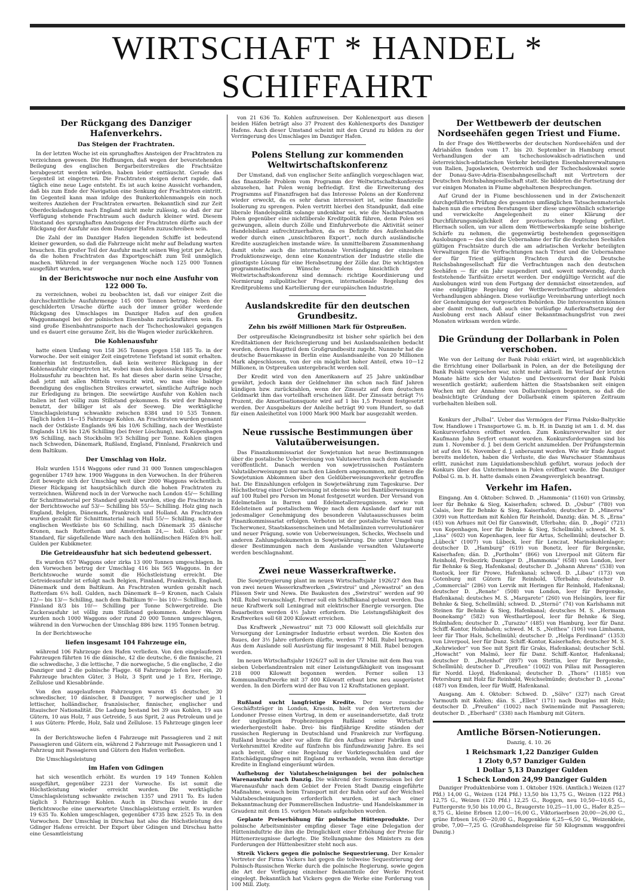WIRTSCHAFT * HANDEL * SCHIFFAHRT
Der Rückgang des Danziger Hafenverkehrs.
Das Steigen der Frachtraten.
In der letzten Woche ist ein sprunghaftes Ansteigen der Frachtraten zu verzeichnen gewesen. Die Hoffnungen, daß wegen der bevorstehenden Beilegung des englischen Bergarbeiterstreikes die Frachtsätze herabgesetzt werden würden, haben leider enttäuscht. Gerade das Gegenteil ist eingetreten. Die Frachtraten steigen derart rapide, daß täglich eine neue Lage entsteht. Es ist auch keine Aussicht vorhanden, daß bis zum Ende der Navigation eine Senkung der Frachtraten eintritt. Im Gegenteil kann man infolge des Bunkerkohlenmangels ein noch weiteres Anziehen der Frachtraten erwarten. Bekanntlich sind zur Zeit Oberdecksladungen nach England nicht mehr zulässig, so daß der zur Verfügung stehende Frachtraum auch dadurch kleiner wird. Diesem Umstand des sprunghaften Ansteigens der Frachtraten dürfte auch der Rückgang der Ausfuhr aus dem Danziger Hafen zuzuschreiben sein.
Die Zahl der im Danziger Hafen liegenden Schiffe ist bedeutend kleiner geworden, so daß die Fahrzeuge nicht mehr auf Beladung warten brauchen. Ein großer Teil der Ausfuhr macht seinen Weg jetzt per Achse, da die hohen Frachtraten das Exportgeschäft zum Teil unmöglich machen. Während in der vergangenen Woche noch 125 000 Tonnen ausgeführt wurden, war
in der Berichtswoche nur noch eine Ausfuhr von 122 000 To.
zu verzeichnen, wobei zu beobachten ist, daß vor einiger Zeit die durchschnittliche Ausfuhrmenge 145 000 Tonnen betrug. Neben der geschilderten Ursache dürfte auch der immer größer werdende Rückgang des Umschlages im Danziger Hafen auf den großen Waggonmangel bei der polnischen Eisenbahn zurückzuführen sein. Es sind große Eisenbahntransporte nach der Tschechoslowakei gegangen und es dauert eine geraume Zeit, bis die Wagen wieder zurückkehren.
Die Kohlenausfuhr
hatte einen Umfang von 158 365 Tonnen gegen 158 185 To. in der Vorwoche. Der seit einiger Zeit eingetretene Tiefstand ist somit erhalten. Immerhin ist festzustellen, daß kein weiterer Rückgang in der Kohlenausfuhr eingetreten ist, wobei man den kolossalen Rückgang der Holzausfuhr zu beachten hat. Es hat dieses aber darin seine Ursache, daß jetzt mit allen Mitteln versucht wird, wo man eine baldige Beendigung des englischen Streikes erwartet, sämtliche Aufträge noch zur Erledigung zu bringen. Die seewärtige Ausfuhr von Kohlen nach Italien ist fast völlig zum Stillstand gekommen. Es wird der Bahnweg benutzt, der billiger ist als der Seeweg. Die werktägliche Umschlagsleistung schwankte zwischen 8384 und 10 535 Tonnen. Täglich luden 14—15 Fahrzeuge Kohlen. An Frachtraten wurden genannt nach der Ostküste Englands 9/6 bis 10/6 Schilling, nach der Westküste Englands 11/6 bis 12/6 Schilling (bei freier Löschung), nach Kopenhagen 9/6 Schilling, nach Stockholm 9/3 Schilling per Tonne. Kohlen gingen nach Schweden, Dänemark, Rußland, England, Finnland, Frankreich und dem Baltikum.
Der Umschlag von Holz.
Holz wurden 1514 Waggons oder rund 31 000 Tonnen umgeschlagen gegenüber 1749 bzw. 1900 Waggons in den Vorwochen. In der früheren Zeit bewegte sich der Umschlag weit über 2000 Waggons wöchentlich. Dieser Rückgang ist hauptsächlich durch die hohen Frachtraten zu verzeichnen. Während noch in der Vorwoche nach London 45/— Schilling für Schnittmaterial per Standard gezahlt wurden, stieg die Frachtrate in der Berichtswoche auf 53/— Schilling bis 55/— Schilling. Holz ging nach England, Belgien, Dänemark, Frankreich und Holland. An Frachtraten wurden gezahlt für Schnittmaterial nach Hull 55/— Schilling, nach der englischen Westküste bis 60 Schilling, nach Dänemark 35 dänische Kronen, nach Rotterdam und Amsterdam 24,— holl. Gulden per Standard, für sägefallende Ware nach den holländischen Häfen 8¾ holl. Gulden per Kubikmeter.
Die Getreideausfuhr hat sich bedeutend gebessert.
Es wurden 657 Waggons oder zirka 13 000 Tonnen umgeschlagen. In den Vorwochen betrug der Umschlag 416 bis 565 Waggons. In der Berichtswoche wurde somit die Höchstleistung erreicht. Die Getreideausfuhr ist erfolgt nach Belgien, Finnland, Frankreich, England, Dänemark und dem Baltikum. An Frachtraten wurden gezahlt nach Rotterdam 6¼ holl. Gulden, nach Dänemark 8—9 Kronen, nach Calais 12/— bis 13/— Schilling, nach dem Baltikum 9/— bis 10/— Schilling, nach Finnland 8/3 bis 10/— Schilling per Tonne Schwergetreide. Die Zuckerausfuhr ist völlig zum Stillstand gekommen. Andere Waren wurden noch 1000 Waggons oder rund 20 000 Tonnen umgeschlagen, während in den Vorwochen der Umschlag 886 bzw. 1195 Tonnen betrug.
In der Berichtswoche
liefen insgesamt 104 Fahrzeuge ein,
während 106 Fahrzeuge den Hafen verließen. Von den eingelaufenen Fahrzeugen führten 16 die dänische, 42 die deutsche, 6 die finnische, 21 die schwedische, 3 die lettische, 7 die norwegische, 5 die englische, 2 die Danziger und 2 die polnische Flagge. 68 Fahrzeuge liefen leer ein, 20 Fahrzeuge brachten Güter, 3 Holz, 3 Sprit und je 1 Erz, Heringe, Zellulose und Kiesabbrände.
Von den ausgelaufenen Fahrzeugen waren 45 deutscher, 30 schwedischer, 10 dänischer, 8 Danziger, 7 norwegischer und je 1 lettischer, holländischer, französischer, finnischer, englischer und litauischer Nationalität. Die Ladung bestand bei 39 aus Kohlen, 19 aus Gütern, 10 aus Holz, 7 aus Getreide, 5 aus Sprit, 2 aus Petroleum und je 1 aus Gütern: Pferde, Holz, Salz und Zellulose. 15 Fahrzeuge gingen leer aus.
In der Berichtswoche liefen 4 Fahrzeuge mit Passagieren und 2 mit Passagieren und Gütern ein, während 2 Fahrzeuge mit Passagieren und 1 Fahrzeug mit Passagieren und Gütern den Hafen verließen.
Die Umschlagsleistung
im Hafen von Gdingen
hat sich wesentlich erhöht. Es wurden 19 149 Tonnen Kohlen ausgeführt, gegenüber 2231 der Vorwoche. Es ist somit die Höchstleistung wieder erreicht worden. Die werktägliche Umschlagsleistung schwankte zwischen 1357 und 2911 To. Es luden täglich 3 Fahrzeuge Kohlen. Auch in Dirschau wurde in der Berichtswoche eine unerwartete Umschlagsleistung erzielt. Es wurden 19 635 To. Kohlen umgeschlagen, gegenüber 4735 bzw. 2525 To. in den Vorwochen. Der Umschlag in Dirschau hat also die Höchstleistung des Gdinger Hafens erreicht. Der Export über Gdingen und Dirschau hatte eine Gesamtleistung
von 21 636 To. Kohlen aufzuweisen. Der Kohlenexport aus diesen beiden Häfen beträgt also 37 Prozent des Kohlenexports des Danziger Hafens. Auch dieser Umstand scheint mit den Grund zu bilden zu der Verringerung des Umschlages im Danziger Hafen.
Polens Stellung zur kommenden Weltwirtschaftskonferenz
Der Umstand, daß von englischer Seite anfänglich vorgeschlagen war, das finanzielle Problem vom Programm der Weltwirtschaftskonferenz abzusehen, hat Polen wenig befriedigt. Erst die Erweiterung des Programms auf Finanzfragen hat das Interesse Polens an der Konferenz wieder erweckt, da es sehr daran interessiert ist, seine finanzielle Isolierung zu sprengen. Polen vertritt hierbei den Standpunkt, daß eine liberale Handelspolitik solange undenkbar sei, wie die Nachbarstaaten Polen gegenüber eine nichtliberale Kreditpolitik führen, denn Polen sei gezwungen, allein durch Zölle und Einfuhrverbote die Aktivität seiner Handelsbilanz aufrechtzuerhalten, da es Defizite des Außenhandels weder durch einen „unsichtbaren Export“, noch durch ausländische Kredite auszugleichen imstande wäre. In unmittelbarem Zusammenhang damit stehe auch die internationale Verständigung der einzelnen Produktionszweige, denn eine Konzentration der Industrie stelle die günstigste Lösung für eine Herabsetzung der Zölle dar. Die wichtigsten programmatischen Wünsche Polens hinsichtlich der Weltwirtschaftskonferenz sind demnach: richtige Koordinierung und Normierung zollpolitischer Fragen, internationale Regelung des Kreditproblems und Kartellierung der europäischen Industrie.
Auslandskredite für den deutschen Grundbesitz.
Zehn bis zwölf Millionen Mark für Ostpreußen.
Der ostpreußische Kleingrundbesitz ist bisher sehr spärlich bei den Kreditaktionen der Reichsregierung und bei Auslandsanleihen bedacht worden, deren Hauptteil dem Großgrundbesitz zugeht. Nunmehr hat die deutsche Bauernkasse in Berlin eine Auslandsanleihe von 20 Millionen Mark abgeschlossen, von der ein möglichst hoher Anteil, etwa 10—12 Millionen, in Ostpreußen untergebracht werden soll.
Der Kredit wird von den Amerikanern auf 25 Jahre unkündbar gewährt, jedoch kann der Geldnehmer ihn schon nach fünf Jahren kündigen bzw. zurückzahlen, wenn der Zinssatz auf dem deutschen Geldmarkt ihm das vorteilhaft erscheinen läßt. Der Zinssatz beträgt 7½ Prozent, die Amortisationsquote wird auf 1 bis 1,5 Prozent festgesetzt werden. Der Ausgabekurs der Anleihe beträgt 90 vom Hundert, so daß für einen Anleihetitel von 1000 Mark 900 Mark bar ausgezahlt werden.
Neue russische Bestimmungen über Valutaüberweisungen.
Das Finanzkommissariat der Sowjetunion hat neue Bestimmungen über die postalische Ueberweisung von Valutawerten nach dem Auslande veröffentlicht. Danach werden von sowjetrussischen Postämtern Valutaüberweisungen nur nach den Ländern angenommen, mit denen die Sowjetunion Abkommen über den Geldüberweisungsverkehr getroffen hat. Die Einzahlungen erfolgen in Sowjetwährung zum Tageskurse. Der Höchstbetrag einer Ueberweisung ist ebenso wie bei Bantüberweisungen auf 100 Rubel pro Person im Monat festgesetzt worden. Der Versand von Edelmetallen in Barren und Edelmetallerzeugnissen, sowie von Edelsteinen auf postalischem Wege nach dem Auslande darf nur mit jedesmaliger Genehmigung des besonderen Valutaausschusses beim Finanzkommissariat erfolgen. Verboten ist der postalische Versand von Tscherwonez, Staatskassenscheinen und Metallmünzen vorrevolutionärer und neuer Prägung, sowie von Ueberweisungen, Schecks, Wechseln und anderen Zahlungsdokumenten in Sowjetwährung. Die unter Umgehung dieser Bestimmungen nach dem Auslande versandten Valutawerte werden beschlagnahmt.
Zwei neue Wasserkraftwerke.
Die Sowjetregierung plant im neuen Wirtschaftsjahr 1926/27 den Bau von zwei neuen Wasserkraftwerken „Swirstroi“ und „Newastroi“ an den Flüssen Swir und Newa. Die Baukosten des „Swirstroi“ werden auf 90 Mill. Rubel veranschlagt. Ferner soll ein Schiffskanal gebaut werden. Das neue Kraftwerk soll Leningrad mit elektrischer Energie versorgen. Die Bauarbeiten werden 4½ Jahre erfordern. Die Leistungsfähigkeit des Kraftwerkes soll 68 200 Kilowatt erreichen.
Das Kraftwerk „Newastroi“ mit 73 000 Kilowatt soll gleichfalls zur Versorgung der Leningrader Industrie erbaut werden. Die Kosten des Baues, der 3½ Jahre erfordern dürfte, werden 77 Mill. Rubel betragen. Aus dem Auslande soll Ausrüstung für insgesamt 8 Mill. Rubel bezogen werden.
Im neuen Wirtschaftsjahr 1926/27 soll in der Ukraine mit dem Bau von sieben Ueberlandzentralen mit einer Leistungsfähigkeit von insgesamt 218 000 Kilowatt begonnen werden. Ferner sollen 13 Kommunalkraftwerke mit 37 400 Kilowatt erbaut bzw. neu ausgerüstet werden. In den Dörfern wird der Bau von 12 Kraftstationen geplant.
Rußland sucht langfristige Kredite. Der neue russische Geschäftsträger in London, Krassin, hielt vor den Vertretern der Londoner Presse einen Vortrag, in dem er auseinandersetzte, daß trotz der ungünstigen Prophezeiungen Rußland seine Wirtschaft wiederhergestellt habe. Drei- bis fünfjährige Kredite ständen der russischen Regierung in Deutschland und Frankreich zur Verfügung. Rußland brauche aber vor allem für den Aufbau seiner Fabriken und Verkehrsmittel Kredite auf fünfzehn bis fünfundzwanzig Jahre. Es sei auch bereit, über eine Regelung der Vorkriegsschulden und der Entschädigungsfragen mit England zu verhandeln, wenn ihm derartige Kredite in England eingeräumt würden.
Aufhebung der Valutabescheinigungen bei der polnischen Warenausfuhr nach Danzig. Die während der Sommersaison bei der Warenausfuhr nach dem Gebiet der Freien Stadt Danzig eingeführte Maßnahme, wonach beim Transport mit der Bahn oder auf der Weichsel Valutabescheinigungen erforderlich wurden, ist nach einer Bekanntmachung der Pommerellischen Industrie- und Handelskammer in Graudenz mit dem 15. vorigen Monats aufgehoben worden.
Geplante Preiserhöhung für polnische Hüttenprodukte. Der polnische Arbeitsminister empfing dieser Tage eine Delegation der Hütteninduſtrie die ihm die Dringlichkeit einer Erhöhung der Preise für Hüttenerzeugnisse darlegte. Die Stellungnahme des Ministers zu den Forderungen der Hüttenbesitzer steht noch aus.
Streik Vickers gegen die polnische Sequestrierung. Der Kenaler Vertreter der Firma Vickers hat gegen die teilweise Sequestrierung der Polnisch-Russischen Werke durch die polnische Regierung, sowie gegen die Art der Verfügung einzelner Bekanntteile der Werke Protest eingelegt. Bekanntlich hat Vickers gegen die Werke eine Forderung von 100 Mill. Zloty.
Der Wettbewerb der deutschen Nordseehäfen gegen Triest und Fiume.
In der Frage des Wettbewerbs der deutschen Nordseehäfen und der Adriahäfen fanden vom 17. bis 20. September in Hamburg erneut Verhandlungen der am tschechoslowakisch-adriatischen und österreichisch-adriatischen Verkehr beteiligten Eisenbahnverwaltungen von Italien, Jugoslawien, Oesterreich und der Tschechoslowakei sowie der Donau-Save-Adria-Eisenbahngesellschaft mit Vertretern der Deutschen Reichsbahngesellschaft statt. Sie bildeten die Fortsetzung der vor einigen Monaten in Fiume abgehaltenen Besprechungen.
Auf Grund der in Fiume beschlossenen und in der Zwischenzeit durchgeführten Prüfung des gesamten umfänglichen Tatsachenmaterials haben nun die erneuten Beratungen über diese ungewöhnlich schwierige und verwickelte Angelegenheit zu einer Klärung der Durchführungsmöglichkeit der provisorischen Regelung geführt. Hiernach sollen, um vor allem dem Wettbewerbskampfe seine bisherige Schärfe zu nehmen, die gegenwärtig bestehenden gegenseitigen Auslobungen — das sind die Uebernahme der für die deutschen Seehäfen gültigen Frachtsätze durch die am adriatischen Verkehr beteiligten Verwaltungen für die Verfrachtungen nach Triest und die Uebernahme der für Triest gültigen Frachten durch die Deutsche Reichsbahngesellschaft für die Verfrachtungen nach den deutschen Seehäfen — für ein Jahr suspendiert und, soweit notwendig, durch feststehende Tarifsätze ersetzt werden. Der endgültige Verzicht auf die Auslobungen wird von dem Fortgang der demnächst einsetzenden, auf eine endgültige Regelung der Wettbewerbstariffrage abzielenden Verhandlungen abhängen. Diese vorläufige Vereinbarung unterliegt noch der Genehmigung der vorgesetzten Behörden. Die Interessenten können aber damit rechnen, daß auch eine vorläufige Außerkraftsetzung der Auslobung erst nach Ablauf einer Bekanntmachungsfrist von zwei Monaten wirksam werden würde.
Die Gründung der Dollarbank in Polen verschoben.
Wie von der Leitung der Bank Polski erklärt wird, ist augenblicklich die Errichtung einer Dollarbank in Polen, an der die Beteiligung der Bank Polski vorgesehen war, nicht mehr aktuell. Im Verlauf der letzten Monate hätte sich der Valuten- und Devisenvorrat der Bank Polski wesentlich gestärkt; außerdem hätten die Staatsbanken seit einigen Wochen mit der Annahme von Dollareinlagen begonnen, so daß die beabsichtigte Gründung der Dollarbank einem späteren Zeitraum vorbehalten bleiben soll.
Konkurs der „Polbal“. Ueber das Vermögen der Firma Polsko-Baltyckie Tow. Handlowe i Transportowe G. m. b. H. in Danzig ist am 1. d. M. das Konkursverfahren eröffnet worden. Zum Konkursverwalter ist der Kaufmann John Seyfert ernannt worden. Konkursforderungen sind bis zum 1. November d. J. bei dem Gericht anzumelden. Der Prüfungstermin ist auf den 16. November d. J. anberaumt worden. Wie wir Ende August bereits meldeten, haben die Verluste, die das Warschauer Stammhaus erlitt, zunächst zum Liquidationsbeschluß geführt, woraus jedoch der Konkurs über das Unternehmen in Polen eröffnet wurde. Die Danziger Polbal G. m. b. H. hatte damals einen Zwangsvergleich beantragt.
Verkehr im Hafen.
Eingang. Am 4. Oktober: Schwed. D. „Hammonia“ (1160) von Grimsby, leer für Behnke & Sieg, Kaiserhafen; schwed. D. „Osbur“ (780) von Calais, leer für Behnke & Sieg, Kaiserhafen; deutscher D. „Minerva“ (309) von Rotterdam mit Kohlen für Reinhold, Danzig; dän. M. S. „Erna“ (45) von Arhues mit Oel für Ganswindt, Uferbahn; dän. D. „Bogö“ (721) von Kopenhagen, leer für Behnke & Sieg, Schellmühl; schwed. M. S. „Lisa“ (602) von Kopenhagen, leer für Artus, Schellmühl; deutscher D. „Lübeck“ (1007) von Lübeck, leer für Lenczat, Marinekohlenlager; deutscher D. „Hamburg“ (619) von Bonetz, leer für Bergenske, Kaiserhafen; dän. D. „Fortholm“ (866) von Liverpool mit Gütern für Reinhold, Freibezirk; Danziger D. „Hammonia“ (658) von London, leer für Behnke & Sieg, Hafenkanal; deutscher D. „Johann Ahrens“ (538) von Rostock, leer für Prowe, Hafenkanal; schwed. D. „Libau“ (173) von Gotenburg mit Gütern für Reinhold, Uferbahn; deutscher D. „Commercial“ (286) von Lervik mit Heringen für Reinhold, Hafenkanal; deutscher D. „Renate“ (508) von London, leer für Bergenske, Hafenkanal; deutsches M. S. „Margarete“ (260) von Helsingörs, leer für Behnke & Sieg, Schellmühl; schwed. D. „Sternö“ (74) von Karlshamn mit Steinen für Behnke & Sieg, Hafenkanal; deutsches M. S. „Hermann Boonekamp“ (582) von Westhartlepool, leer für Behnke & Sieg, Holmhafen; deutscher D. „Turazzo“ (485) von Hamburg, leer für Danz. Schiff.-Kontor, Holmhafen; schwed. M. S. „Neithea“ (106) von Limhamn, leer für Thor Hals, Schellmühl; deutscher D. „Helga Ferdinand“ (1353) von Liverpool, leer für Danz. Schiff.-Kontor, Kaiserhafen; deutscher M. S. „Kehrwieder“ von See mit Sprit für Graks, Hafenkanal; deutscher Schl. „Howacht“ von Malmö, leer für Danz. Schiff.-Kontor, Hafenkanal; deutscher D. „Botenhof“ (897) von Stettin, leer für Bergenske, Schellmühl; deutscher D. „Preußen“ (1002) von Pillau mit Passagieren für Nordd. Lloyd, Hafenkanal; deutscher D. „Thora“ (1185) von Petersburg mit Holz für Reinhold, Weichselmünde; deutscher D. „Leona“ (487) von Emden, leer für Wolff, Hafenkanal.
Ausgang. Am 4. Oktober: Schwed. D. „Sölve“ (327) nach Great Yarmouth mit Kohlen; dän. S. „Ellen“ (171) nach Douglas mit Holz; deutscher D. „Preußen“ (1002) nach Swinemünde mit Passagieren; deutscher D. „Eberhard“ (338) nach Hamburg mit Gütern.
Amtliche Börsen-Notierungen.
Danzig, 4. 10. 26
1 Reichsmark 1,22 Danziger Gulden
1 Zloty 0,57 Danziger Gulden
1 Dollar 5,13 Danziger Gulden
1 Scheck London 24,99 Danziger Gulden
Danziger Produktenbörse vom 1. Oktober 1926. (Amtlich.) Weizen (127 Pfd.) 14,00 G., Weizen (124 Pfd.) 13,50 bis 13,75 G., Weizen (122 Pfd.) 12,75 G., Weizen (120 Pfd.) 12,25 G., Roggen, neu 10,50—10,65 G., Futtergerste 9,50 bis 10,00 G., Braugerste 10,25—11,00 G., Hafer 8,25—8,75 G., kleine Erbsen 12,00—16,00 G., Viktoriaerbsen 20,00—26,00 G., grüne Erbsen 16,00—20,00 G., Roggenkleie 6,25—6,50 G., Weizenkleie, grobe, 7,00—7,25 G. (Großhandelspreise für 50 Kilogramm waggonfrei Danzig.)